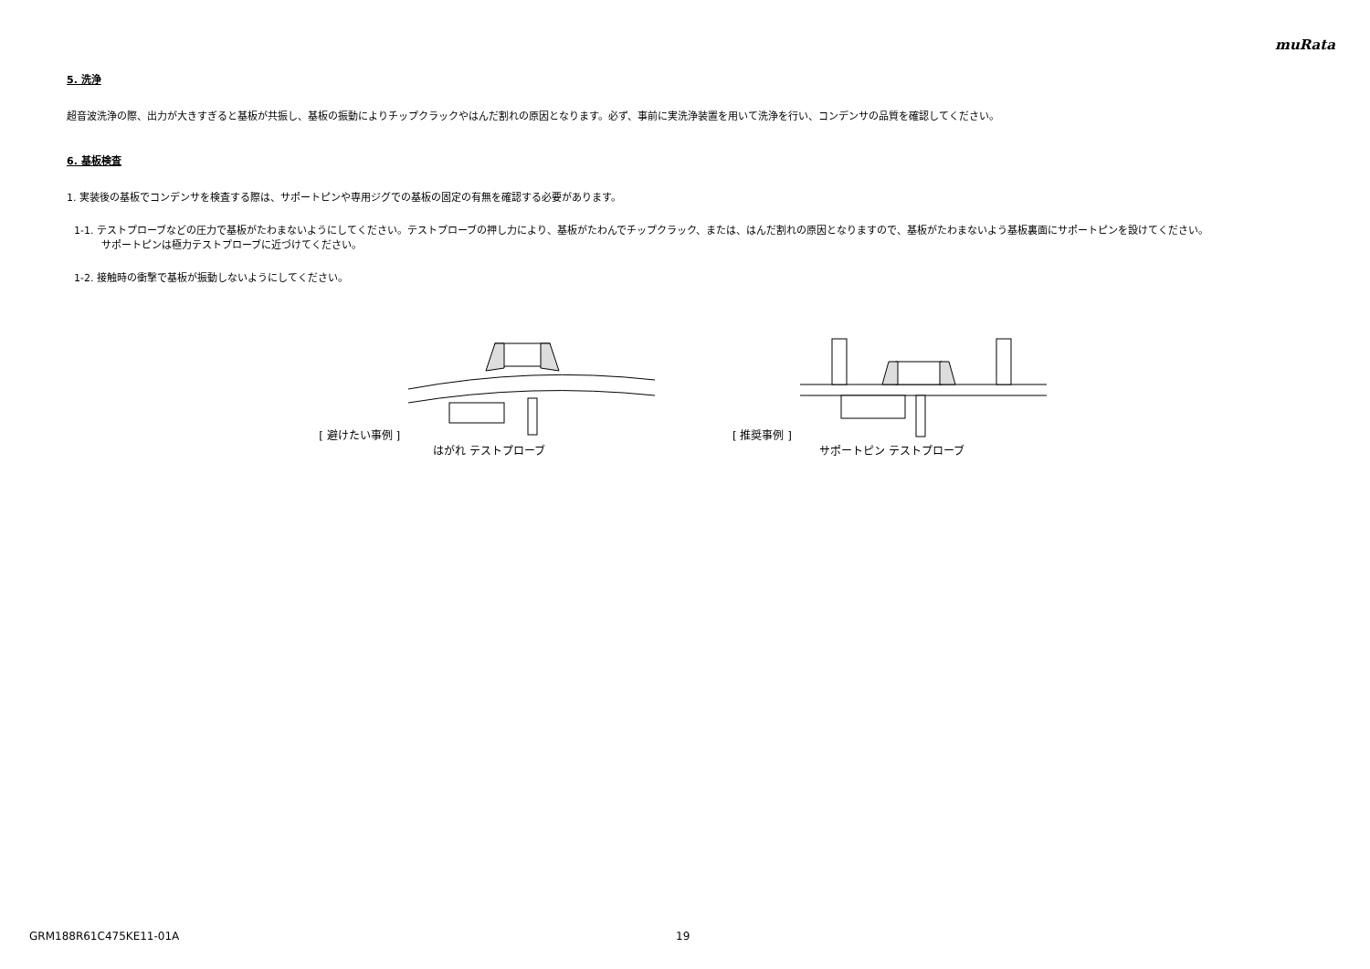muRata
5. 洗浄
超音波洗浄の際、出力が大きすぎると基板が共振し、基板の振動によりチップクラックやはんだ割れの原因となります。必ず、事前に実洗浄装置を用いて洗浄を行い、コンデンサの品質を確認してください。
6. 基板検査
1. 実装後の基板でコンデンサを検査する際は、サポートピンや専用ジグでの基板の固定の有無を確認する必要があります。
1-1. テストプローブなどの圧力で基板がたわまないようにしてください。テストプローブの押し力により、基板がたわんでチップクラック、または、はんだ割れの原因となりますので、基板がたわまないよう基板裏面にサポートピンを設けてください。
サポートピンは極力テストプローブに近づけてください。
1-2. 接触時の衝撃で基板が振動しないようにしてください。
[ 避けたい事例 ]
はがれ テストプローブ
[ 推奨事例 ]
サポートピン テストプローブ
GRM188R61C475KE11-01A 19